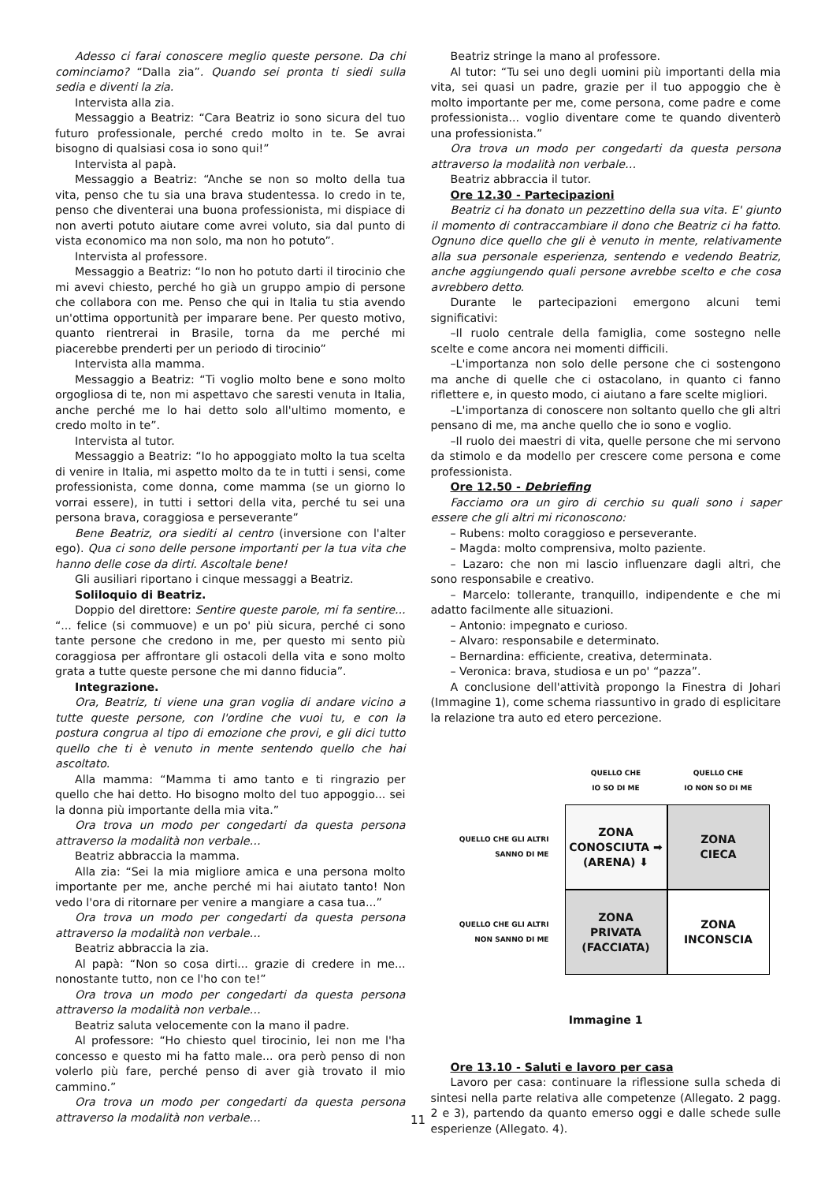Adesso ci farai conoscere meglio queste persone. Da chi cominciamo? “Dalla zia”. Quando sei pronta ti siedi sulla sedia e diventi la zia.
Intervista alla zia.
Messaggio a Beatriz: “Cara Beatriz io sono sicura del tuo futuro professionale, perché credo molto in te. Se avrai bisogno di qualsiasi cosa io sono qui!”
Intervista al papà.
Messaggio a Beatriz: “Anche se non so molto della tua vita, penso che tu sia una brava studentessa. Io credo in te, penso che diventerai una buona professionista, mi dispiace di non averti potuto aiutare come avrei voluto, sia dal punto di vista economico ma non solo, ma non ho potuto”.
Intervista al professore.
Messaggio a Beatriz: “Io non ho potuto darti il tirocinio che mi avevi chiesto, perché ho già un gruppo ampio di persone che collabora con me. Penso che qui in Italia tu stia avendo un'ottima opportunità per imparare bene. Per questo motivo, quanto rientrerai in Brasile, torna da me perché mi piacerebbe prenderti per un periodo di tirocinio”
Intervista alla mamma.
Messaggio a Beatriz: “Ti voglio molto bene e sono molto orgogliosa di te, non mi aspettavo che saresti venuta in Italia, anche perché me lo hai detto solo all'ultimo momento, e credo molto in te”.
Intervista al tutor.
Messaggio a Beatriz: “Io ho appoggiato molto la tua scelta di venire in Italia, mi aspetto molto da te in tutti i sensi, come professionista, come donna, come mamma (se un giorno lo vorrai essere), in tutti i settori della vita, perché tu sei una persona brava, coraggiosa e perseverante”
Bene Beatriz, ora siediti al centro (inversione con l'alter ego). Qua ci sono delle persone importanti per la tua vita che hanno delle cose da dirti. Ascoltale bene!
Gli ausiliari riportano i cinque messaggi a Beatriz.
Soliloquio di Beatriz.
Doppio del direttore: Sentire queste parole, mi fa sentire... “... felice (si commuove) e un po' più sicura, perché ci sono tante persone che credono in me, per questo mi sento più coraggiosa per affrontare gli ostacoli della vita e sono molto grata a tutte queste persone che mi danno fiducia”.
Integrazione.
Ora, Beatriz, ti viene una gran voglia di andare vicino a tutte queste persone, con l'ordine che vuoi tu, e con la postura congrua al tipo di emozione che provi, e gli dici tutto quello che ti è venuto in mente sentendo quello che hai ascoltato.
Alla mamma: “Mamma ti amo tanto e ti ringrazio per quello che hai detto. Ho bisogno molto del tuo appoggio... sei la donna più importante della mia vita.”
Ora trova un modo per congedarti da questa persona attraverso la modalità non verbale…
Beatriz abbraccia la mamma.
Alla zia: “Sei la mia migliore amica e una persona molto importante per me, anche perché mi hai aiutato tanto! Non vedo l'ora di ritornare per venire a mangiare a casa tua...”
Ora trova un modo per congedarti da questa persona attraverso la modalità non verbale…
Beatriz abbraccia la zia.
Al papà: “Non so cosa dirti... grazie di credere in me... nonostante tutto, non ce l'ho con te!”
Ora trova un modo per congedarti da questa persona attraverso la modalità non verbale…
Beatriz saluta velocemente con la mano il padre.
Al professore: “Ho chiesto quel tirocinio, lei non me l'ha concesso e questo mi ha fatto male... ora però penso di non volerlo più fare, perché penso di aver già trovato il mio cammino.”
Ora trova un modo per congedarti da questa persona attraverso la modalità non verbale…
Beatriz stringe la mano al professore.
Al tutor: “Tu sei uno degli uomini più importanti della mia vita, sei quasi un padre, grazie per il tuo appoggio che è molto importante per me, come persona, come padre e come professionista... voglio diventare come te quando diventerò una professionista.”
Ora trova un modo per congedarti da questa persona attraverso la modalità non verbale…
Beatriz abbraccia il tutor.
Ore 12.30 - Partecipazioni
Beatriz ci ha donato un pezzettino della sua vita. E' giunto il momento di contraccambiare il dono che Beatriz ci ha fatto. Ognuno dice quello che gli è venuto in mente, relativamente alla sua personale esperienza, sentendo e vedendo Beatriz, anche aggiungendo quali persone avrebbe scelto e che cosa avrebbero detto.
Durante le partecipazioni emergono alcuni temi significativi:
–Il ruolo centrale della famiglia, come sostegno nelle scelte e come ancora nei momenti difficili.
–L'importanza non solo delle persone che ci sostengono ma anche di quelle che ci ostacolano, in quanto ci fanno riflettere e, in questo modo, ci aiutano a fare scelte migliori.
–L'importanza di conoscere non soltanto quello che gli altri pensano di me, ma anche quello che io sono e voglio.
–Il ruolo dei maestri di vita, quelle persone che mi servono da stimolo e da modello per crescere come persona e come professionista.
Ore 12.50 - Debriefing
Facciamo ora un giro di cerchio su quali sono i saper essere che gli altri mi riconoscono:
– Rubens: molto coraggioso e perseverante.
– Magda: molto comprensiva, molto paziente.
– Lazaro: che non mi lascio influenzare dagli altri, che sono responsabile e creativo.
– Marcelo: tollerante, tranquillo, indipendente e che mi adatto facilmente alle situazioni.
– Antonio: impegnato e curioso.
– Alvaro: responsabile e determinato.
– Bernardina: efficiente, creativa, determinata.
– Veronica: brava, studiosa e un po' “pazza”.
A conclusione dell'attività propongo la Finestra di Johari (Immagine 1), come schema riassuntivo in grado di esplicitare la relazione tra auto ed etero percezione.
QUELLO CHE
IO SO DI ME
QUELLO CHE
IO NON SO DI ME
QUELLO CHE GLI ALTRI
SANNO DI ME
ZONA
CONOSCIUTA ➡
(ARENA) ⬇
ZONA
CIECA
QUELLO CHE GLI ALTRI
NON SANNO DI ME
ZONA
PRIVATA
(FACCIATA)
ZONA
INCONSCIA
Immagine 1
Ore 13.10 - Saluti e lavoro per casa
Lavoro per casa: continuare la riflessione sulla scheda di sintesi nella parte relativa alle competenze (Allegato. 2 pagg. 2 e 3), partendo da quanto emerso oggi e dalle schede sulle esperienze (Allegato. 4).
11